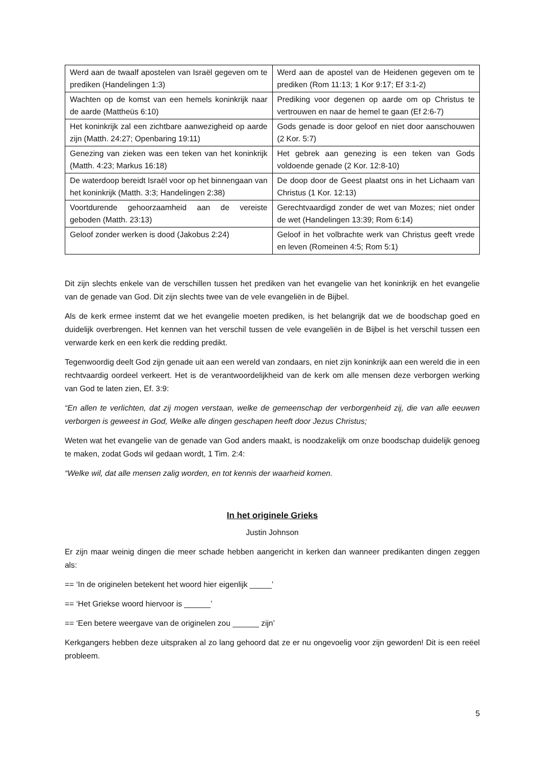| Werd aan de twaalf apostelen van Israël gegeven om te prediken (Handelingen 1:3) | Werd aan de apostel van de Heidenen gegeven om te prediken (Rom 11:13; 1 Kor 9:17; Ef 3:1-2) |
| Wachten op de komst van een hemels koninkrijk naar de aarde (Mattheüs 6:10) | Prediking voor degenen op aarde om op Christus te vertrouwen en naar de hemel te gaan (Ef 2:6-7) |
| Het koninkrijk zal een zichtbare aanwezigheid op aarde zijn (Matth. 24:27; Openbaring 19:11) | Gods genade is door geloof en niet door aanschouwen (2 Kor. 5:7) |
| Genezing van zieken was een teken van het koninkrijk (Matth. 4:23; Markus 16:18) | Het gebrek aan genezing is een teken van Gods voldoende genade (2 Kor. 12:8-10) |
| De waterdoop bereidt Israël voor op het binnengaan van het koninkrijk (Matth. 3:3; Handelingen 2:38) | De doop door de Geest plaatst ons in het Lichaam van Christus (1 Kor. 12:13) |
| Voortdurende gehoorzaamheid aan de vereiste geboden (Matth. 23:13) | Gerechtvaardigd zonder de wet van Mozes; niet onder de wet (Handelingen 13:39; Rom 6:14) |
| Geloof zonder werken is dood (Jakobus 2:24) | Geloof in het volbrachte werk van Christus geeft vrede en leven (Romeinen 4:5; Rom 5:1) |
Dit zijn slechts enkele van de verschillen tussen het prediken van het evangelie van het koninkrijk en het evangelie van de genade van God. Dit zijn slechts twee van de vele evangeliën in de Bijbel.
Als de kerk ermee instemt dat we het evangelie moeten prediken, is het belangrijk dat we de boodschap goed en duidelijk overbrengen. Het kennen van het verschil tussen de vele evangeliën in de Bijbel is het verschil tussen een verwarde kerk en een kerk die redding predikt.
Tegenwoordig deelt God zijn genade uit aan een wereld van zondaars, en niet zijn koninkrijk aan een wereld die in een rechtvaardig oordeel verkeert. Het is de verantwoordelijkheid van de kerk om alle mensen deze verborgen werking van God te laten zien, Ef. 3:9:
“En allen te verlichten, dat zij mogen verstaan, welke de gemeenschap der verborgenheid zij, die van alle eeuwen verborgen is geweest in God, Welke alle dingen geschapen heeft door Jezus Christus;
Weten wat het evangelie van de genade van God anders maakt, is noodzakelijk om onze boodschap duidelijk genoeg te maken, zodat Gods wil gedaan wordt, 1 Tim. 2:4:
“Welke wil, dat alle mensen zalig worden, en tot kennis der waarheid komen.
In het originele Grieks
Justin Johnson
Er zijn maar weinig dingen die meer schade hebben aangericht in kerken dan wanneer predikanten dingen zeggen als:
== ‘In de originelen betekent het woord hier eigenlijk _____’
== ‘Het Griekse woord hiervoor is ______’
== ‘Een betere weergave van de originelen zou ______ zijn’
Kerkgangers hebben deze uitspraken al zo lang gehoord dat ze er nu ongevoelig voor zijn geworden! Dit is een reëel probleem.
5